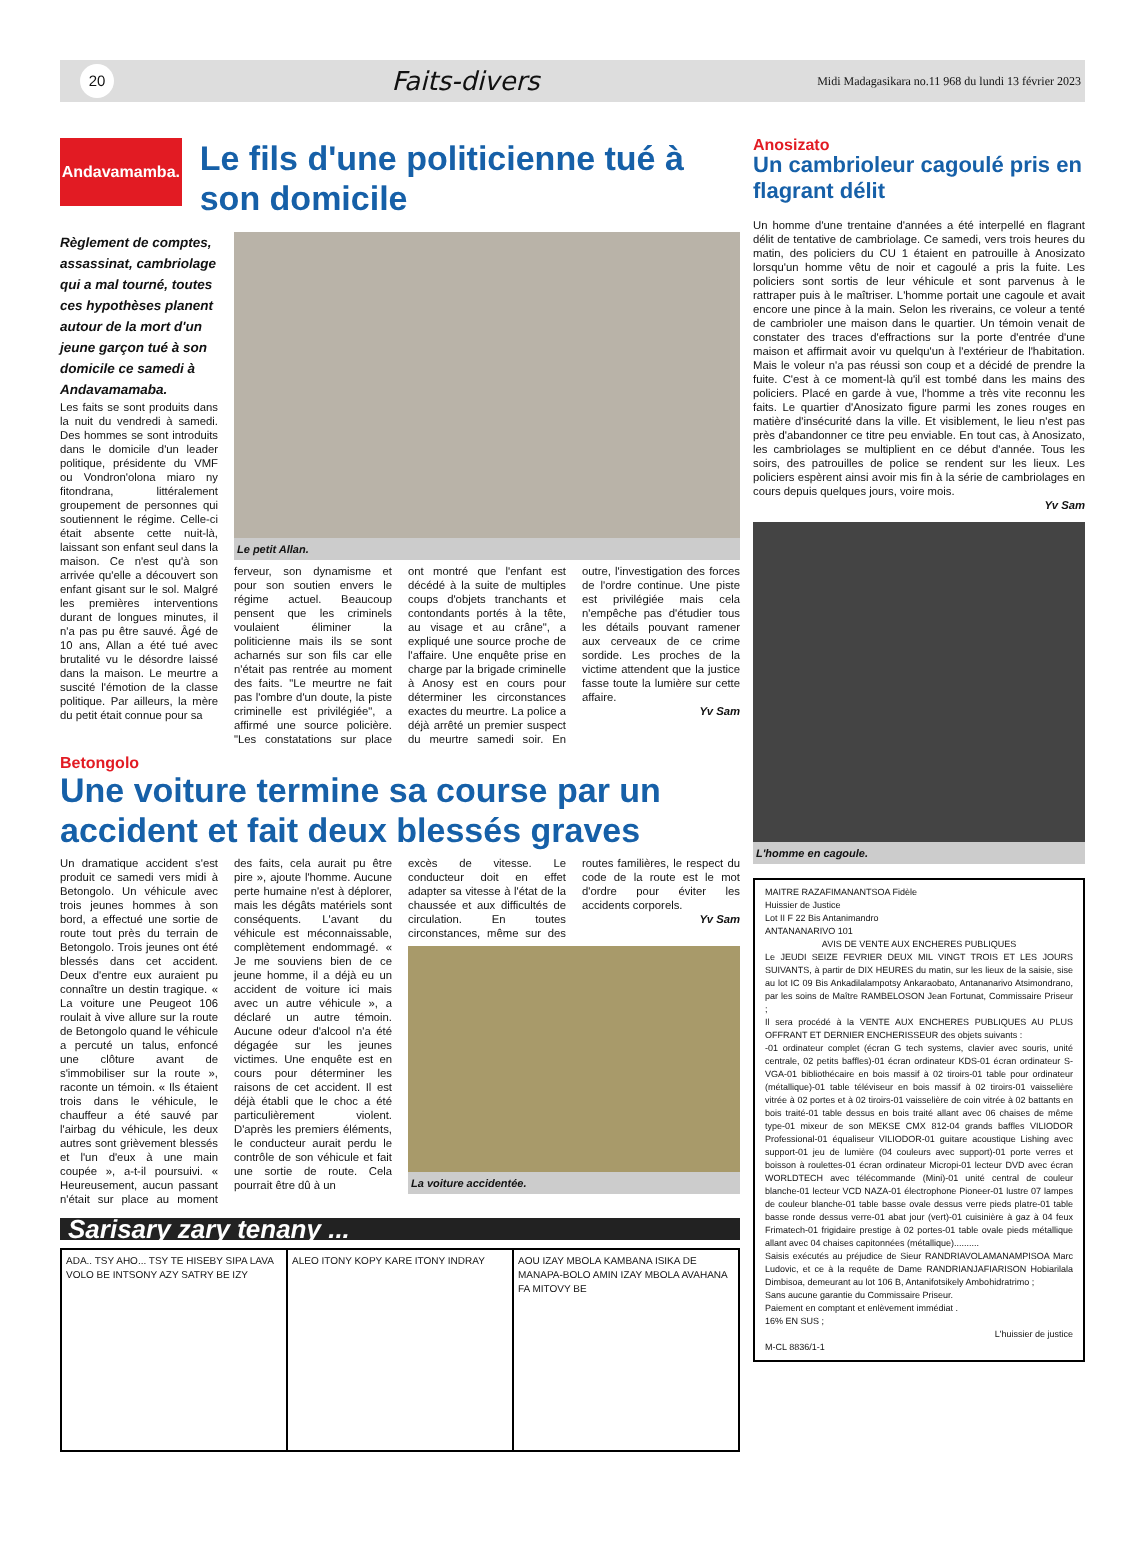20
Faits-divers
Midi Madagasikara no.11 968 du lundi 13 février 2023
Andavamamba.
Le fils d'une politicienne tué à son domicile
Règlement de comptes, assassinat, cambriolage qui a mal tourné, toutes ces hypothèses planent autour de la mort d'un jeune garçon tué à son domicile ce samedi à Andavamamaba.
Les faits se sont produits dans la nuit du vendredi à samedi. Des hommes se sont introduits dans le domicile d'un leader politique, présidente du VMF ou Vondron'olona miaro ny fitondrana, littéralement groupement de personnes qui soutiennent le régime. Celle-ci était absente cette nuit-là, laissant son enfant seul dans la maison. Ce n'est qu'à son arrivée qu'elle a découvert son enfant gisant sur le sol. Malgré les premières interventions durant de longues minutes, il n'a pas pu être sauvé. Âgé de 10 ans, Allan a été tué avec brutalité vu le désordre laissé dans la maison. Le meurtre a suscité l'émotion de la classe politique. Par ailleurs, la mère du petit était connue pour sa
Le petit Allan.
ferveur, son dynamisme et pour son soutien envers le régime actuel. Beaucoup pensent que les criminels voulaient éliminer la politicienne mais ils se sont acharnés sur son fils car elle n'était pas rentrée au moment des faits. "Le meurtre ne fait pas l'ombre d'un doute, la piste criminelle est privilégiée", a affirmé une source policière. "Les constatations sur place ont montré que l'enfant est décédé à la suite de multiples coups d'objets tranchants et contondants portés à la tête, au visage et au crâne", a expliqué une source proche de l'affaire. Une enquête prise en charge par la brigade criminelle à Anosy est en cours pour déterminer les circonstances exactes du meurtre. La police a déjà arrêté un premier suspect du meurtre samedi soir. En outre, l'investigation des forces de l'ordre continue. Une piste est privilégiée mais cela n'empêche pas d'étudier tous les détails pouvant ramener aux cerveaux de ce crime sordide. Les proches de la victime attendent que la justice fasse toute la lumière sur cette affaire.
Yv Sam
Betongolo
Une voiture termine sa course par un accident et fait deux blessés graves
Un dramatique accident s'est produit ce samedi vers midi à Betongolo. Un véhicule avec trois jeunes hommes à son bord, a effectué une sortie de route tout près du terrain de Betongolo. Trois jeunes ont été blessés dans cet accident. Deux d'entre eux auraient pu connaître un destin tragique. « La voiture une Peugeot 106 roulait à vive allure sur la route de Betongolo quand le véhicule a percuté un talus, enfoncé une clôture avant de s'immobiliser sur la route », raconte un témoin. « Ils étaient trois dans le véhicule, le chauffeur a été sauvé par l'airbag du véhicule, les deux autres sont grièvement blessés et l'un d'eux à une main coupée », a-t-il poursuivi. « Heureusement, aucun passant n'était sur place au moment des faits, cela aurait pu être pire », ajoute l'homme. Aucune perte humaine n'est à déplorer, mais les dégâts matériels sont conséquents. L'avant du véhicule est méconnaissable, complètement endommagé. « Je me souviens bien de ce jeune homme, il a déjà eu un accident de voiture ici mais avec un autre véhicule », a déclaré un autre témoin. Aucune odeur d'alcool n'a été dégagée sur les jeunes victimes. Une enquête est en cours pour déterminer les raisons de cet accident. Il est déjà établi que le choc a été particulièrement violent. D'après les premiers éléments, le conducteur aurait perdu le contrôle de son véhicule et fait une sortie de route. Cela pourrait être dû à un
excès de vitesse. Le conducteur doit en effet adapter sa vitesse à l'état de la chaussée et aux difficultés de circulation. En toutes circonstances, même sur des routes familières, le respect du code de la route est le mot d'ordre pour éviter les accidents corporels.
Yv Sam
La voiture accidentée.
Sarisary zary tenany ...
ADA.. TSY AHO... TSY TE HISEBY SIPA LAVA VOLO BE INTSONY AZY SATRY BE IZY
ALEO ITONY KOPY KARE ITONY INDRAY
AOU IZAY MBOLA KAMBANA ISIKA DE MANAPA-BOLO AMIN IZAY MBOLA AVAHANA FA MITOVY BE
Anosizato
Un cambrioleur cagoulé pris en flagrant délit
Un homme d'une trentaine d'années a été interpellé en flagrant délit de tentative de cambriolage. Ce samedi, vers trois heures du matin, des policiers du CU 1 étaient en patrouille à Anosizato lorsqu'un homme vêtu de noir et cagoulé a pris la fuite. Les policiers sont sortis de leur véhicule et sont parvenus à le rattraper puis à le maîtriser. L'homme portait une cagoule et avait encore une pince à la main. Selon les riverains, ce voleur a tenté de cambrioler une maison dans le quartier. Un témoin venait de constater des traces d'effractions sur la porte d'entrée d'une maison et affirmait avoir vu quelqu'un à l'extérieur de l'habitation. Mais le voleur n'a pas réussi son coup et a décidé de prendre la fuite. C'est à ce moment-là qu'il est tombé dans les mains des policiers. Placé en garde à vue, l'homme a très vite reconnu les faits. Le quartier d'Anosizato figure parmi les zones rouges en matière d'insécurité dans la ville. Et visiblement, le lieu n'est pas près d'abandonner ce titre peu enviable. En tout cas, à Anosizato, les cambriolages se multiplient en ce début d'année. Tous les soirs, des patrouilles de police se rendent sur les lieux. Les policiers espèrent ainsi avoir mis fin à la série de cambriolages en cours depuis quelques jours, voire mois.
Yv Sam
L'homme en cagoule.
MAITRE RAZAFIMANANTSOA Fidèle
Huissier de Justice
Lot II F 22 Bis Antanimandro
ANTANANARIVO 101
AVIS DE VENTE AUX ENCHERES PUBLIQUES
Le JEUDI SEIZE FEVRIER DEUX MIL VINGT TROIS ET LES JOURS SUIVANTS, à partir de DIX HEURES du matin, sur les lieux de la saisie, sise au lot IC 09 Bis Ankadilalampotsy Ankaraobato, Antananarivo Atsimondrano, par les soins de Maître RAMBELOSON Jean Fortunat, Commissaire Priseur ;
Il sera procédé à la VENTE AUX ENCHERES PUBLIQUES AU PLUS OFFRANT ET DERNIER ENCHERISSEUR des objets suivants :
-01 ordinateur complet (écran G tech systems, clavier avec souris, unité centrale, 02 petits baffles)-01 écran ordinateur KDS-01 écran ordinateur S-VGA-01 bibliothécaire en bois massif à 02 tiroirs-01 table pour ordinateur (métallique)-01 table téléviseur en bois massif à 02 tiroirs-01 vaisselière vitrée à 02 portes et à 02 tiroirs-01 vaisselière de coin vitrée à 02 battants en bois traité-01 table dessus en bois traité allant avec 06 chaises de même type-01 mixeur de son MEKSE CMX 812-04 grands baffles VILIODOR Professional-01 équaliseur VILIODOR-01 guitare acoustique Lishing avec support-01 jeu de lumière (04 couleurs avec support)-01 porte verres et boisson à roulettes-01 écran ordinateur Micropi-01 lecteur DVD avec écran WORLDTECH avec télécommande (Mini)-01 unité central de couleur blanche-01 lecteur VCD NAZA-01 électrophone Pioneer-01 lustre 07 lampes de couleur blanche-01 table basse ovale dessus verre pieds platre-01 table basse ronde dessus verre-01 abat jour (vert)-01 cuisinière à gaz à 04 feux Frimatech-01 frigidaire prestige à 02 portes-01 table ovale pieds métallique allant avec 04 chaises capitonnées (métallique)..........
Saisis exécutés au préjudice de Sieur RANDRIAVOLAMANAMPISOA Marc Ludovic, et ce à la requête de Dame RANDRIANJAFIARISON Hobiarilala Dimbisoa, demeurant au lot 106 B, Antanifotsikely Ambohidratrimo ;
Sans aucune garantie du Commissaire Priseur.
Paiement en comptant et enlèvement immédiat .
16% EN SUS ;
L'huissier de justice
M-CL 8836/1-1